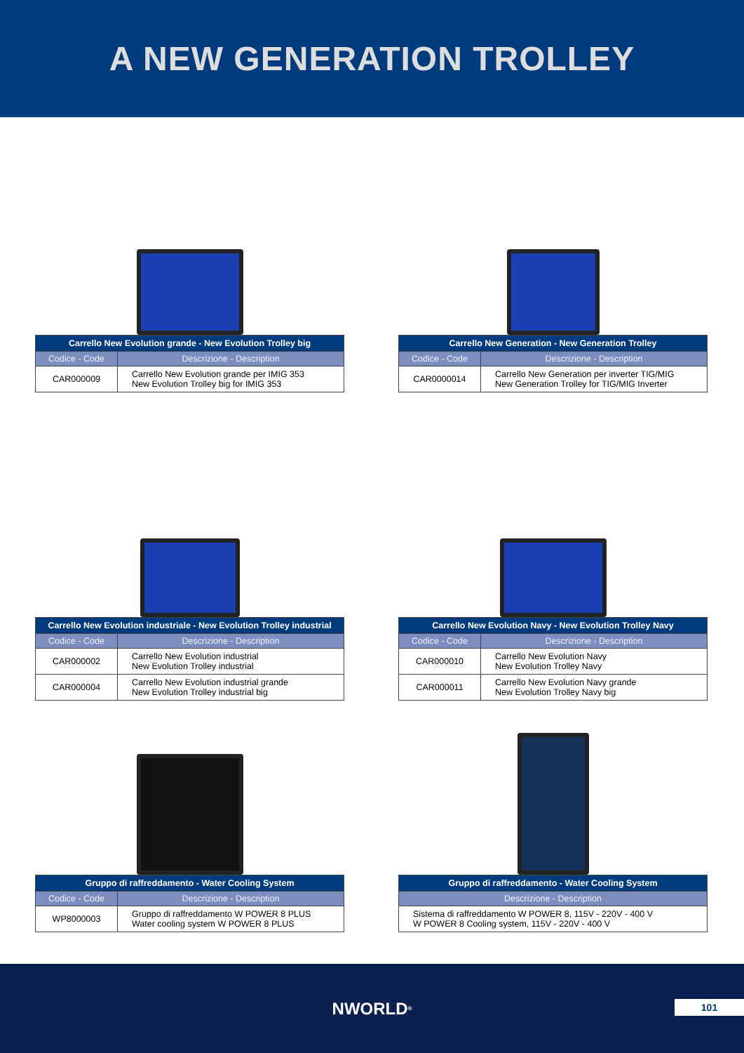A NEW GENERATION TROLLEY
| Carrello New Evolution grande - New Evolution Trolley big | |
| --- | --- |
| Codice - Code | Descrizione - Description |
| CAR000009 | Carrello New Evolution grande per IMIG 353 New Evolution Trolley big for IMIG 353 |
| Carrello New Generation - New Generation Trolley | |
| --- | --- |
| Codice - Code | Descrizione - Description |
| CAR0000014 | Carrello New Generation per inverter TIG/MIG New Generation Trolley for TIG/MIG Inverter |
| Carrello New Evolution industriale - New Evolution Trolley industrial | |
| --- | --- |
| Codice - Code | Descrizione - Description |
| CAR000002 | Carrello New Evolution industrial New Evolution Trolley industrial |
| CAR000004 | Carrello New Evolution industrial grande New Evolution Trolley industrial big |
| Carrello New Evolution Navy - New Evolution Trolley Navy | |
| --- | --- |
| Codice - Code | Descrizione - Description |
| CAR000010 | Carrello New Evolution Navy New Evolution Trolley Navy |
| CAR000011 | Carrello New Evolution Navy grande New Evolution Trolley Navy big |
| Gruppo di raffreddamento - Water Cooling System | |
| --- | --- |
| Codice - Code | Descrizione - Description |
| WP8000003 | Gruppo di raffreddamento W POWER 8 PLUS Water cooling system W POWER 8 PLUS |
| Gruppo di raffreddamento - Water Cooling System |
| --- |
| Descrizione - Description |
| Sistema di raffreddamento W POWER 8, 115V - 220V - 400 V W POWER 8 Cooling system, 115V - 220V - 400 V |
NWORLD<sup>®</sup>
101